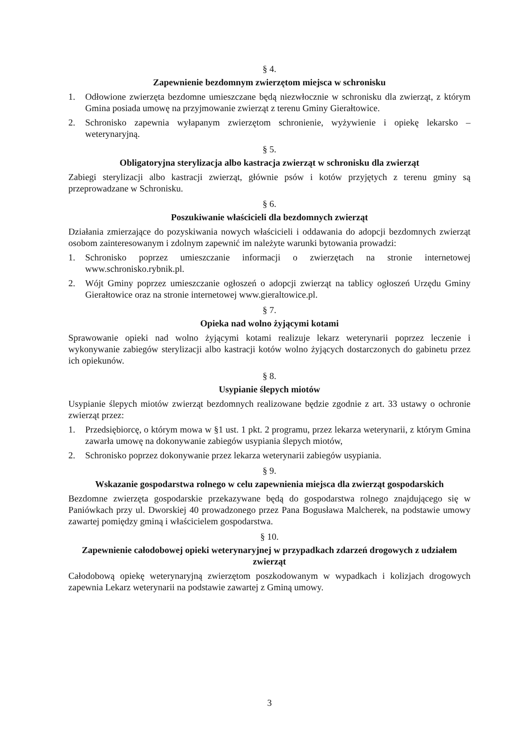§ 4.
Zapewnienie bezdomnym zwierzętom miejsca w schronisku
1. Odłowione zwierzęta bezdomne umieszczane będą niezwłocznie w schronisku dla zwierząt, z którym Gmina posiada umowę na przyjmowanie zwierząt z terenu Gminy Gierałtowice.
2. Schronisko zapewnia wyłapanym zwierzętom schronienie, wyżywienie i opiekę lekarsko – weterynaryjną.
§ 5.
Obligatoryjna sterylizacja albo kastracja zwierząt w schronisku dla zwierząt
Zabiegi sterylizacji albo kastracji zwierząt, głównie psów i kotów przyjętych z terenu gminy są przeprowadzane w Schronisku.
§ 6.
Poszukiwanie właścicieli dla bezdomnych zwierząt
Działania zmierzające do pozyskiwania nowych właścicieli i oddawania do adopcji bezdomnych zwierząt osobom zainteresowanym i zdolnym zapewnić im należyte warunki bytowania prowadzi:
1. Schronisko poprzez umieszczanie informacji o zwierzętach na stronie internetowej www.schronisko.rybnik.pl.
2. Wójt Gminy poprzez umieszczanie ogłoszeń o adopcji zwierząt na tablicy ogłoszeń Urzędu Gminy Gierałtowice oraz na stronie internetowej www.gieraltowice.pl.
§ 7.
Opieka nad wolno żyjącymi kotami
Sprawowanie opieki nad wolno żyjącymi kotami realizuje lekarz weterynarii poprzez leczenie i wykonywanie zabiegów sterylizacji albo kastracji kotów wolno żyjących dostarczonych do gabinetu przez ich opiekunów.
§ 8.
Usypianie ślepych miotów
Usypianie ślepych miotów zwierząt bezdomnych realizowane będzie zgodnie z art. 33 ustawy o ochronie zwierząt przez:
1. Przedsiębiorcę, o którym mowa w §1 ust. 1 pkt. 2 programu, przez lekarza weterynarii, z którym Gmina zawarła umowę na dokonywanie zabiegów usypiania ślepych miotów,
2. Schronisko poprzez dokonywanie przez lekarza weterynarii zabiegów usypiania.
§ 9.
Wskazanie gospodarstwa rolnego w celu zapewnienia miejsca dla zwierząt gospodarskich
Bezdomne zwierzęta gospodarskie przekazywane będą do gospodarstwa rolnego znajdującego się w Paniówkach przy ul. Dworskiej 40 prowadzonego przez Pana Bogusława Malcherek, na podstawie umowy zawartej pomiędzy gminą i właścicielem gospodarstwa.
§ 10.
Zapewnienie całodobowej opieki weterynaryjnej w przypadkach zdarzeń drogowych z udziałem zwierząt
Całodobową opiekę weterynaryjną zwierzętom poszkodowanym w wypadkach i kolizjach drogowych zapewnia Lekarz weterynarii na podstawie zawartej z Gminą umowy.
3